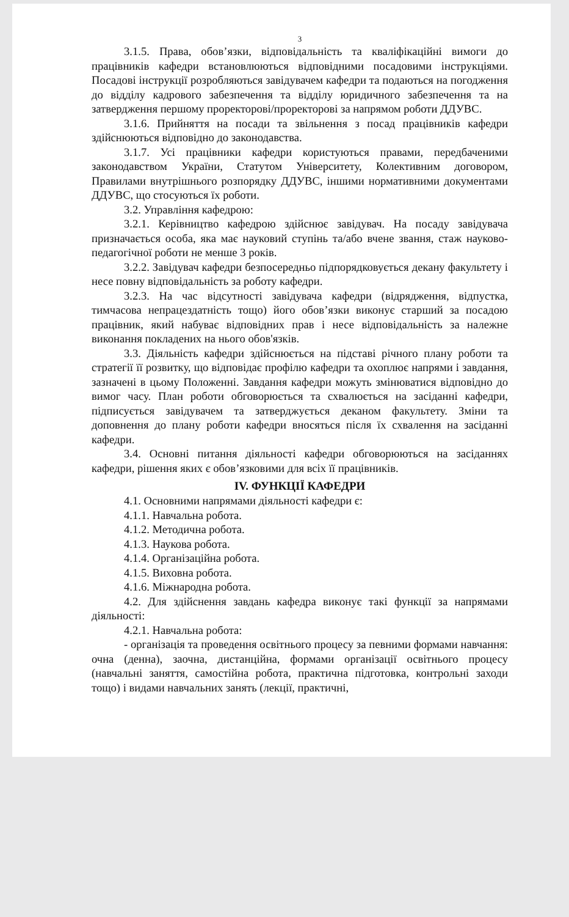3
3.1.5. Права, обов’язки, відповідальність та кваліфікаційні вимоги до працівників кафедри встановлюються відповідними посадовими інструкціями. Посадові інструкції розробляються завідувачем кафедри та подаються на погодження до відділу кадрового забезпечення та відділу юридичного забезпечення та на затвердження першому проректорові/проректорові за напрямом роботи ДДУВС.
3.1.6. Прийняття на посади та звільнення з посад працівників кафедри здійснюються відповідно до законодавства.
3.1.7. Усі працівники кафедри користуються правами, передбаченими законодавством України, Статутом Університету, Колективним договором, Правилами внутрішнього розпорядку ДДУВС, іншими нормативними документами ДДУВС, що стосуються їх роботи.
3.2. Управління кафедрою:
3.2.1. Керівництво кафедрою здійснює завідувач. На посаду завідувача призначається особа, яка має науковий ступінь та/або вчене звання, стаж науково-педагогічної роботи не менше 3 років.
3.2.2. Завідувач кафедри безпосередньо підпорядковується декану факультету і несе повну відповідальність за роботу кафедри.
3.2.3. На час відсутності завідувача кафедри (відрядження, відпустка, тимчасова непрацездатність тощо) його обов’язки виконує старший за посадою працівник, який набуває відповідних прав і несе відповідальність за належне виконання покладених на нього обов'язків.
3.3. Діяльність кафедри здійснюється на підставі річного плану роботи та стратегії її розвитку, що відповідає профілю кафедри та охоплює напрями і завдання, зазначені в цьому Положенні. Завдання кафедри можуть змінюватися відповідно до вимог часу. План роботи обговорюється та схвалюється на засіданні кафедри, підписується завідувачем та затверджується деканом факультету. Зміни та доповнення до плану роботи кафедри вносяться після їх схвалення на засіданні кафедри.
3.4. Основні питання діяльності кафедри обговорюються на засіданнях кафедри, рішення яких є обов’язковими для всіх її працівників.
IV. ФУНКЦІЇ КАФЕДРИ
4.1. Основними напрямами діяльності кафедри є:
4.1.1. Навчальна робота.
4.1.2. Методична робота.
4.1.3. Наукова робота.
4.1.4. Організаційна робота.
4.1.5. Виховна робота.
4.1.6. Міжнародна робота.
4.2. Для здійснення завдань кафедра виконує такі функції за напрямами діяльності:
4.2.1. Навчальна робота:
- організація та проведення освітнього процесу за певними формами навчання: очна (денна), заочна, дистанційна, формами організації освітнього процесу (навчальні заняття, самостійна робота, практична підготовка, контрольні заходи тощо) і видами навчальних занять (лекції, практичні,